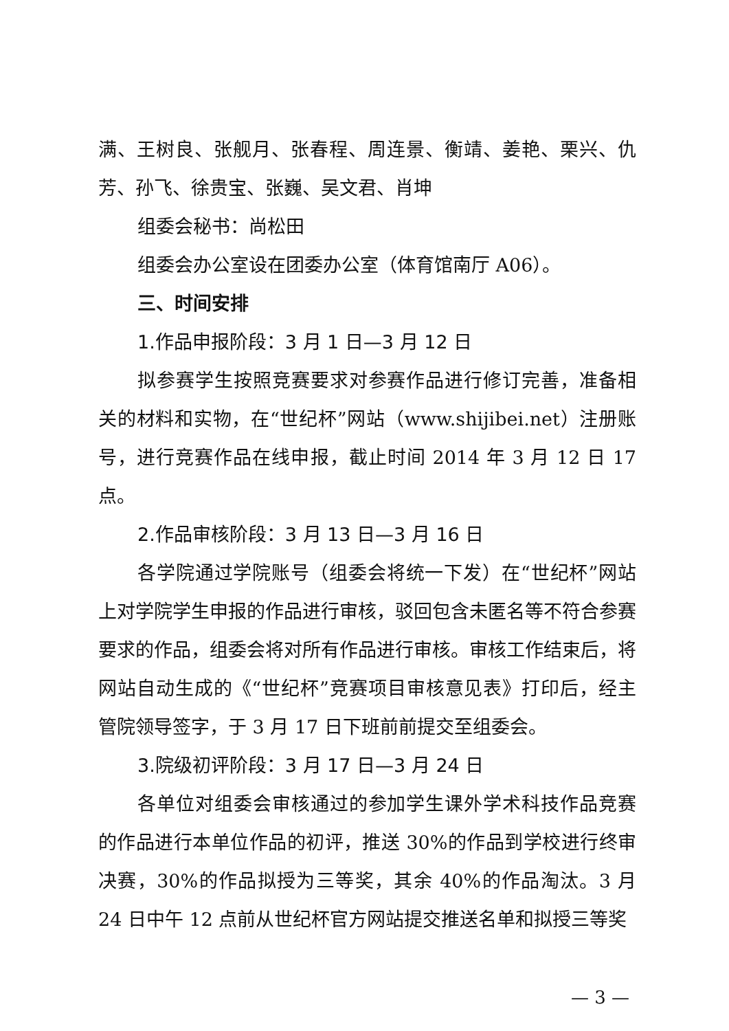满、王树良、张舰月、张春程、周连景、衡靖、姜艳、栗兴、仇芳、孙飞、徐贵宝、张巍、吴文君、肖坤
组委会秘书：尚松田
组委会办公室设在团委办公室（体育馆南厅 A06）。
三、时间安排
1.作品申报阶段：3 月 1 日—3 月 12 日
拟参赛学生按照竞赛要求对参赛作品进行修订完善，准备相关的材料和实物，在“世纪杯”网站（www.shijibei.net）注册账号，进行竞赛作品在线申报，截止时间 2014 年 3 月 12 日 17 点。
2.作品审核阶段：3 月 13 日—3 月 16 日
各学院通过学院账号（组委会将统一下发）在“世纪杯”网站上对学院学生申报的作品进行审核，驳回包含未匿名等不符合参赛要求的作品，组委会将对所有作品进行审核。审核工作结束后，将网站自动生成的《“世纪杯”竞赛项目审核意见表》打印后，经主管院领导签字，于 3 月 17 日下班前前提交至组委会。
3.院级初评阶段：3 月 17 日—3 月 24 日
各单位对组委会审核通过的参加学生课外学术科技作品竞赛的作品进行本单位作品的初评，推送 30%的作品到学校进行终审决赛，30%的作品拟授为三等奖，其余 40%的作品淘汰。3 月 24 日中午 12 点前从世纪杯官方网站提交推送名单和拟授三等奖
— 3 —